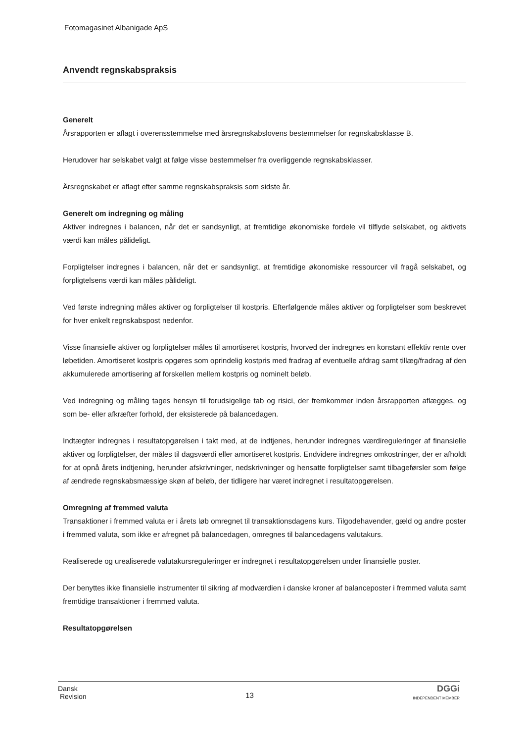Fotomagasinet Albanigade ApS
Anvendt regnskabspraksis
Generelt
Årsrapporten er aflagt i overensstemmelse med årsregnskabslovens bestemmelser for regnskabsklasse B.
Herudover har selskabet valgt at følge visse bestemmelser fra overliggende regnskabsklasser.
Årsregnskabet er aflagt efter samme regnskabspraksis som sidste år.
Generelt om indregning og måling
Aktiver indregnes i balancen, når det er sandsynligt, at fremtidige økonomiske fordele vil tilflyde selskabet, og aktivets værdi kan måles pålideligt.
Forpligtelser indregnes i balancen, når det er sandsynligt, at fremtidige økonomiske ressourcer vil fragå selskabet, og forpligtelsens værdi kan måles pålideligt.
Ved første indregning måles aktiver og forpligtelser til kostpris. Efterfølgende måles aktiver og forpligtelser som beskrevet for hver enkelt regnskabspost nedenfor.
Visse finansielle aktiver og forpligtelser måles til amortiseret kostpris, hvorved der indregnes en konstant effektiv rente over løbetiden. Amortiseret kostpris opgøres som oprindelig kostpris med fradrag af eventuelle afdrag samt tillæg/fradrag af den akkumulerede amortisering af forskellen mellem kostpris og nominelt beløb.
Ved indregning og måling tages hensyn til forudsigelige tab og risici, der fremkommer inden årsrapporten aflægges, og som be- eller afkræfter forhold, der eksisterede på balancedagen.
Indtægter indregnes i resultatopgørelsen i takt med, at de indtjenes, herunder indregnes værdireguleringer af finansielle aktiver og forpligtelser, der måles til dagsværdi eller amortiseret kostpris. Endvidere indregnes omkostninger, der er afholdt for at opnå årets indtjening, herunder afskrivninger, nedskrivninger og hensatte forpligtelser samt tilbageførsler som følge af ændrede regnskabsmæssige skøn af beløb, der tidligere har været indregnet i resultatopgørelsen.
Omregning af fremmed valuta
Transaktioner i fremmed valuta er i årets løb omregnet til transaktionsdagens kurs. Tilgodehavender, gæld og andre poster i fremmed valuta, som ikke er afregnet på balancedagen, omregnes til balancedagens valutakurs.
Realiserede og urealiserede valutakursreguleringer er indregnet i resultatopgørelsen under finansielle poster.
Der benyttes ikke finansielle instrumenter til sikring af modværdien i danske kroner af balanceposter i fremmed valuta samt fremtidige transaktioner i fremmed valuta.
Resultatopgørelsen
Dansk
Revision
13
DGGi
INDEPENDENT MEMBER